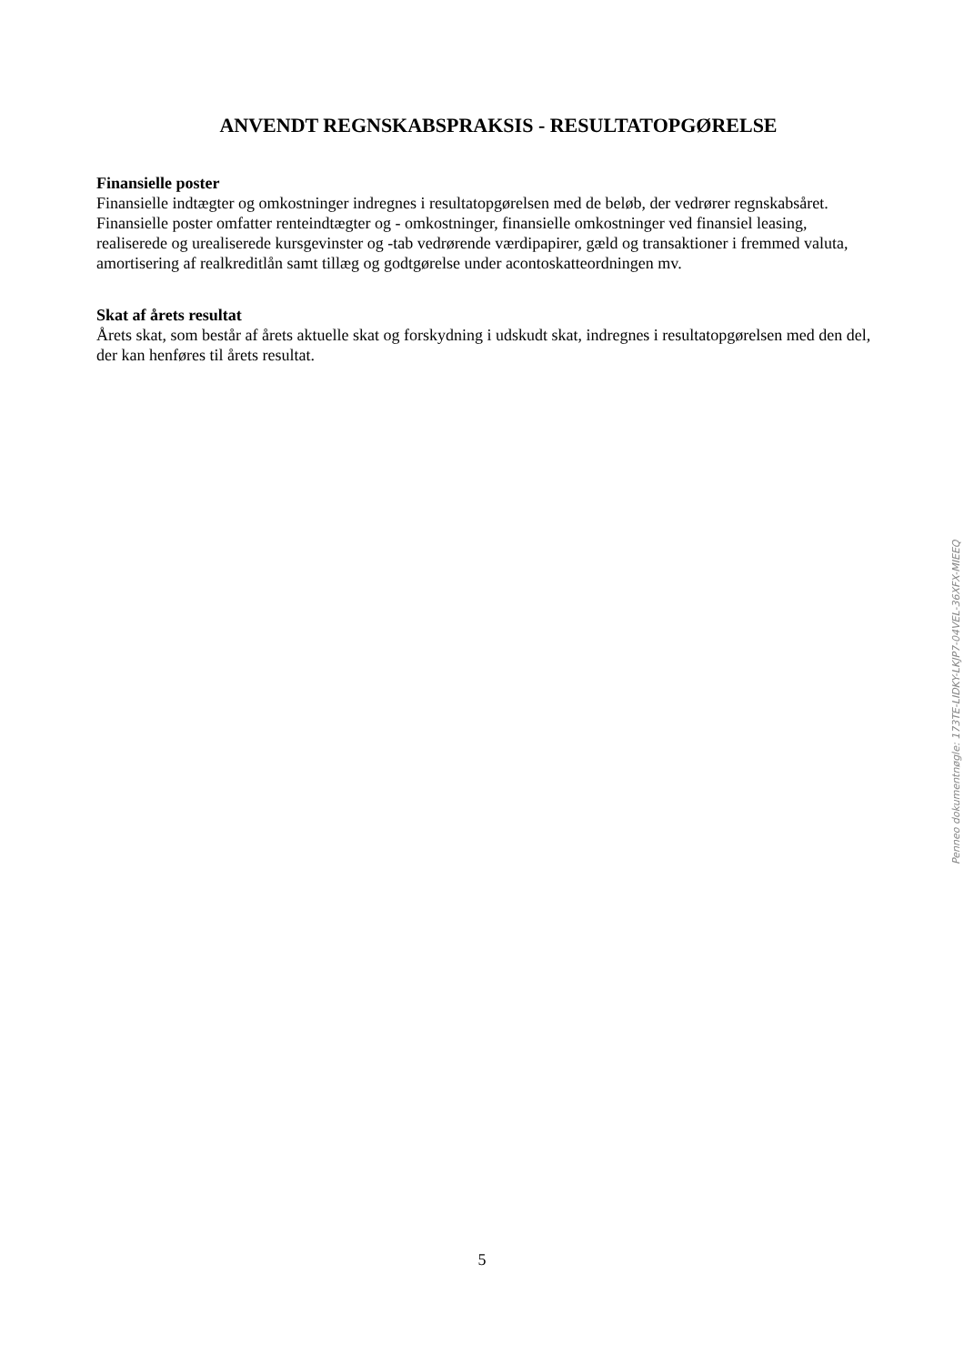ANVENDT REGNSKABSPRAKSIS - RESULTATOPGØRELSE
Finansielle poster
Finansielle indtægter og omkostninger indregnes i resultatopgørelsen med de beløb, der vedrører regnskabsåret. Finansielle poster omfatter renteindtægter og - omkostninger, finansielle omkostninger ved finansiel leasing, realiserede og urealiserede kursgevinster og -tab vedrørende værdipapirer, gæld og transaktioner i fremmed valuta, amortisering af realkreditlån samt tillæg og godtgørelse under acontoskatteordningen mv.
Skat af årets resultat
Årets skat, som består af årets aktuelle skat og forskydning i udskudt skat, indregnes i resultatopgørelsen med den del, der kan henføres til årets resultat.
Penneo dokumentnøgle: 173TE-LIDKY-LKJP7-04VEL-36XFX-MIEEQ
5